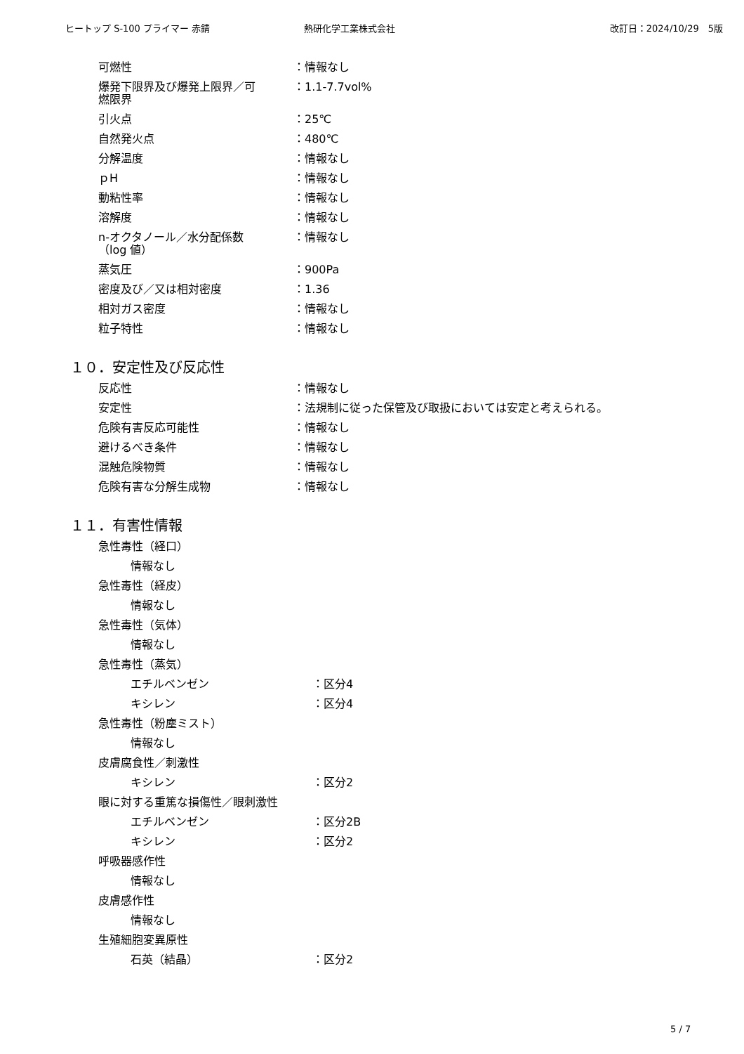ヒートップ S-100 プライマー 赤錆 熱研化学工業株式会社 改訂日：2024/10/29　5版
可燃性 ：情報なし
爆発下限界及び爆発上限界／可
燃限界
：1.1-7.7vol%
引火点 ：25℃
自然発火点 ：480℃
分解温度 ：情報なし
ｐH ：情報なし
動粘性率 ：情報なし
溶解度 ：情報なし
n-オクタノール／水分配係数
（log 値）
：情報なし
蒸気圧 ：900Pa
密度及び／又は相対密度 ：1.36
相対ガス密度 ：情報なし
粒子特性 ：情報なし
１０．安定性及び反応性
反応性 ：情報なし
安定性 ：法規制に従った保管及び取扱においては安定と考えられる。
危険有害反応可能性 ：情報なし
避けるべき条件 ：情報なし
混触危険物質 ：情報なし
危険有害な分解生成物 ：情報なし
１１．有害性情報
急性毒性（経口）
情報なし
急性毒性（経皮）
情報なし
急性毒性（気体）
情報なし
急性毒性（蒸気）
エチルベンゼン ：区分4
キシレン ：区分4
急性毒性（粉塵ミスト）
情報なし
皮膚腐食性／刺激性
キシレン ：区分2
眼に対する重篤な損傷性／眼刺激性
エチルベンゼン ：区分2B
キシレン ：区分2
呼吸器感作性
情報なし
皮膚感作性
情報なし
生殖細胞変異原性
石英（結晶） ：区分2
5 / 7